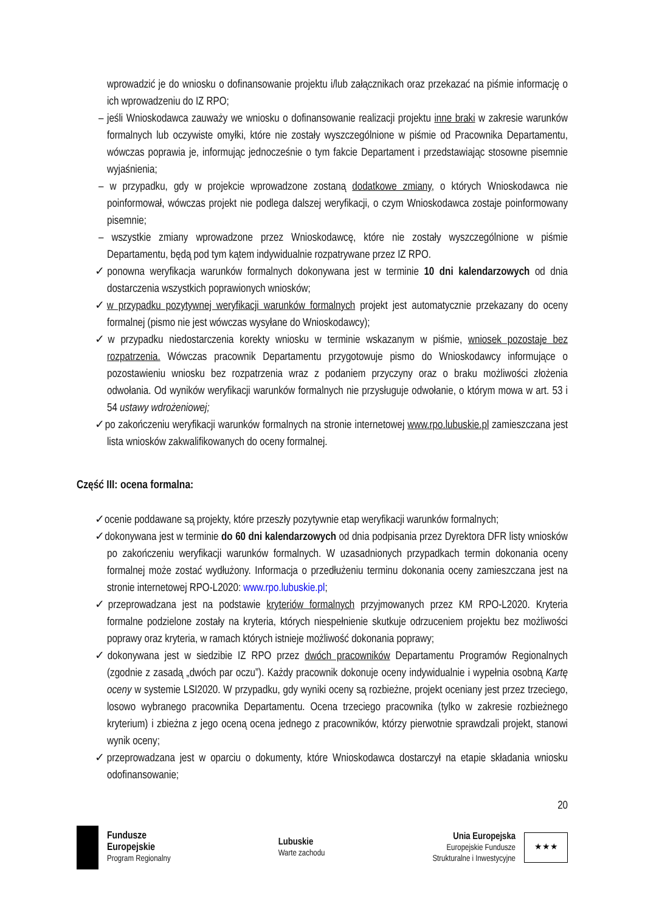wprowadzić je do wniosku o dofinansowanie projektu i/lub załącznikach oraz przekazać na piśmie informację o ich wprowadzeniu do IZ RPO;
– jeśli Wnioskodawca zauważy we wniosku o dofinansowanie realizacji projektu inne braki w zakresie warunków formalnych lub oczywiste omyłki, które nie zostały wyszczególnione w piśmie od Pracownika Departamentu, wówczas poprawia je, informując jednocześnie o tym fakcie Departament i przedstawiając stosowne pisemnie wyjaśnienia;
– w przypadku, gdy w projekcie wprowadzone zostaną dodatkowe zmiany, o których Wnioskodawca nie poinformował, wówczas projekt nie podlega dalszej weryfikacji, o czym Wnioskodawca zostaje poinformowany pisemnie;
– wszystkie zmiany wprowadzone przez Wnioskodawcę, które nie zostały wyszczególnione w piśmie Departamentu, będą pod tym kątem indywidualnie rozpatrywane przez IZ RPO.
✓ponowna weryfikacja warunków formalnych dokonywana jest w terminie 10 dni kalendarzowych od dnia dostarczenia wszystkich poprawionych wniosków;
✓w przypadku pozytywnej weryfikacji warunków formalnych projekt jest automatycznie przekazany do oceny formalnej (pismo nie jest wówczas wysyłane do Wnioskodawcy);
✓w przypadku niedostarczenia korekty wniosku w terminie wskazanym w piśmie, wniosek pozostaje bez rozpatrzenia. Wówczas pracownik Departamentu przygotowuje pismo do Wnioskodawcy informujące o pozostawieniu wniosku bez rozpatrzenia wraz z podaniem przyczyny oraz o braku możliwości złożenia odwołania. Od wyników weryfikacji warunków formalnych nie przysługuje odwołanie, o którym mowa w art. 53 i 54 ustawy wdrożeniowej;
✓po zakończeniu weryfikacji warunków formalnych na stronie internetowej www.rpo.lubuskie.pl zamieszczana jest lista wniosków zakwalifikowanych do oceny formalnej.
Część III: ocena formalna:
✓ocenie poddawane są projekty, które przeszły pozytywnie etap weryfikacji warunków formalnych;
✓dokonywana jest w terminie do 60 dni kalendarzowych od dnia podpisania przez Dyrektora DFR listy wniosków po zakończeniu weryfikacji warunków formalnych. W uzasadnionych przypadkach termin dokonania oceny formalnej może zostać wydłużony. Informacja o przedłużeniu terminu dokonania oceny zamieszczana jest na stronie internetowej RPO-L2020: www.rpo.lubuskie.pl;
✓przeprowadzana jest na podstawie kryteriów formalnych przyjmowanych przez KM RPO-L2020. Kryteria formalne podzielone zostały na kryteria, których niespełnienie skutkuje odrzuceniem projektu bez możliwości poprawy oraz kryteria, w ramach których istnieje możliwość dokonania poprawy;
✓dokonywana jest w siedzibie IZ RPO przez dwóch pracowników Departamentu Programów Regionalnych (zgodnie z zasadą „dwóch par oczu”). Każdy pracownik dokonuje oceny indywidualnie i wypełnia osobną Kartę oceny w systemie LSI2020. W przypadku, gdy wyniki oceny są rozbieżne, projekt oceniany jest przez trzeciego, losowo wybranego pracownika Departamentu. Ocena trzeciego pracownika (tylko w zakresie rozbieżnego kryterium) i zbieżna z jego oceną ocena jednego z pracowników, którzy pierwotnie sprawdzali projekt, stanowi wynik oceny;
✓przeprowadzana jest w oparciu o dokumenty, które Wnioskodawca dostarczył na etapie składania wniosku odofinansowanie;
20
Fundusze
Europejskie
Program Regionalny
Lubuskie
Warte zachodu
Unia Europejska
Europejskie Fundusze
Strukturalne i Inwestycyjne
★★★